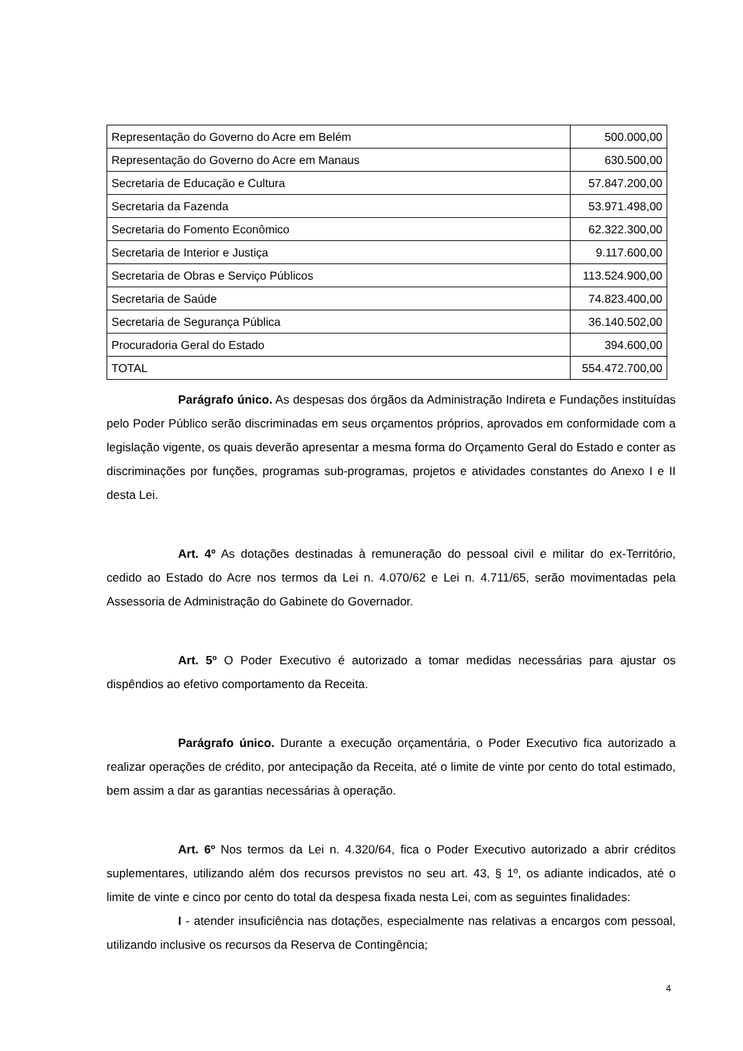| Representação do Governo do Acre em Belém | 500.000,00 |
| Representação do Governo do Acre em Manaus | 630.500,00 |
| Secretaria de Educação e Cultura | 57.847.200,00 |
| Secretaria da Fazenda | 53.971.498,00 |
| Secretaria do Fomento Econômico | 62.322.300,00 |
| Secretaria de Interior e Justiça | 9.117.600,00 |
| Secretaria de Obras e Serviço Públicos | 113.524.900,00 |
| Secretaria de Saúde | 74.823.400,00 |
| Secretaria de Segurança Pública | 36.140.502,00 |
| Procuradoria Geral do Estado | 394.600,00 |
| TOTAL | 554.472.700,00 |
Parágrafo único. As despesas dos órgãos da Administração Indireta e Fundações instituídas pelo Poder Público serão discriminadas em seus orçamentos próprios, aprovados em conformidade com a legislação vigente, os quais deverão apresentar a mesma forma do Orçamento Geral do Estado e conter as discriminações por funções, programas sub-programas, projetos e atividades constantes do Anexo I e II desta Lei.
Art. 4º As dotações destinadas à remuneração do pessoal civil e militar do ex-Território, cedido ao Estado do Acre nos termos da Lei n. 4.070/62 e Lei n. 4.711/65, serão movimentadas pela Assessoria de Administração do Gabinete do Governador.
Art. 5º O Poder Executivo é autorizado a tomar medidas necessárias para ajustar os dispêndios ao efetivo comportamento da Receita.
Parágrafo único. Durante a execução orçamentária, o Poder Executivo fica autorizado a realizar operações de crédito, por antecipação da Receita, até o limite de vinte por cento do total estimado, bem assim a dar as garantias necessárias à operação.
Art. 6º Nos termos da Lei n. 4.320/64, fica o Poder Executivo autorizado a abrir créditos suplementares, utilizando além dos recursos previstos no seu art. 43, § 1º, os adiante indicados, até o limite de vinte e cinco por cento do total da despesa fixada nesta Lei, com as seguintes finalidades:
I - atender insuficiência nas dotações, especialmente nas relativas a encargos com pessoal, utilizando inclusive os recursos da Reserva de Contingência;
4